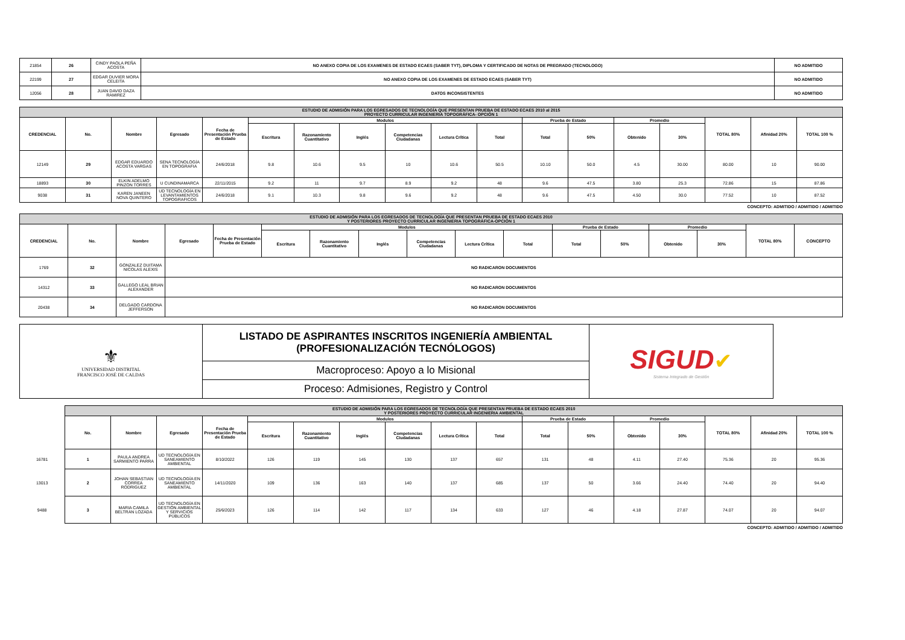| 21854 | 26 | CINDY PAOLA PEÑA ACOSTA | NO ANEXO COPIA DE LOS EXAMENES DE ESTADO ECAES (SABER TYT), DIPLOMA Y CERTIFICADO DE NOTAS DE PREGRADO (TECNOLOGO) | NO ADMITIDO |
| 22199 | 27 | EDGAR DUVIER MORA CELEITA | NO ANEXO COPIA DE LOS EXAMENES DE ESTADO ECAES (SABER TYT) | NO ADMITIDO |
| 12056 | 28 | JUAN DAVID DAZA RAMIREZ | DATOS INCONSISTENTES | NO ADMITIDO |
| ESTUDIO DE ADMISIÓN PARA LOS EGRESADOS DE TECNOLOGÍA QUE PRESENTAN PRUEBA DE ESTADO ECAES 2010 al 2015 PROYECTO CURRICULAR INGENIERIA TOPOGRÁFICA- OPCIÓN 1 | | | | | | | | | | | | | | | | | |
| CREDENCIAL | No. | Nombre | Egresado | Fecha de Presentación Prueba de Estado | Modulos | | | | | | Prueba de Estado | | Promedio | | TOTAL 80% | Afinidad 20% | TOTAL 100 % |
| | | | | | Escritura | Razonamiento Cuantitativo | Inglés | Competencias Ciudadanas | Lectura Crítica | Total | Total | 50% | Obtenido | 30% | | | |
| 12149 | 29 | EDGAR EDUARDO ACOSTA VARGAS | SENA TECNOLOGÍA EN TOPOGRAFIA | 24/6/2018 | 9.8 | 10.6 | 9.5 | 10 | 10.6 | 50.5 | 10.10 | 50.0 | 4.5 | 30.00 | 80.00 | 10 | 90.00 |
| 18893 | 30 | ELKIN ADELMO PINZON TORRES | U CUNDINAMARCA | 22/11/2015 | 9.2 | 11 | 9.7 | 8.9 | 9.2 | 48 | 9.6 | 47.5 | 3.80 | 25.3 | 72.86 | 15 | 87.86 |
| 9038 | 31 | KAREN JANEEN NOVA QUINTERO | UD TECNOLOGÍA EN LEVANTAMIENTOS TOPOGRAFICOS | 24/6/2018 | 9.1 | 10.3 | 9.8 | 9.6 | 9.2 | 48 | 9.6 | 47.5 | 4.50 | 30.0 | 77.52 | 10 | 87.52 |
CONCEPTO: ADMITIDO / ADMITIDO / ADMITIDO
| ESTUDIO DE ADMISIÓN PARA LOS EGRESADOS DE TECNOLOGÍA QUE PRESENTAN PRUEBA DE ESTADO ECAES 2010 Y POSTERIORES PROYECTO CURRICULAR INGENIERIA TOPOGRÁFICA-OPCIÓN 1 | | | | | | | | | | | | | | | | |
| CREDENCIAL | No. | Nombre | Egresado | Fecha de Presentación Prueba de Estado | Modulos | | | | | | Prueba de Estado | | Promedio | | TOTAL 80% | CONCEPTO |
| | | | | | Escritura | Razonamiento Cuantitativo | Inglés | Competencias Ciudadanas | Lectura Crítica | Total | Total | 50% | Obtenido | 30% | | |
| 1769 | 32 | GONZALEZ DUITAMA NICOLAS ALEXIS | NO RADICARON DOCUMENTOS | | | | | | | | | | | | | |
| 14312 | 33 | GALLEGO LEAL BRIAN ALEXANDER | NO RADICARON DOCUMENTOS | | | | | | | | | | | | | |
| 20438 | 34 | DELGADO CARDONA JEFFERSON | NO RADICARON DOCUMENTOS | | | | | | | | | | | | | |
| ⚜ UNIVERSIDAD DISTRITAL FRANCISCO JOSÉ DE CALDAS | LISTADO DE ASPIRANTES INSCRITOS INGENIERÍA AMBIENTAL (PROFESIONALIZACIÓN TECNÓLOGOS) | SIGUD ✔ Sistema Integrado de Gestión |
| | Macroproceso: Apoyo a lo Misional | |
| | Proceso: Admisiones, Registro y Control | |
| | ESTUDIO DE ADMISIÓN PARA LOS EGRESADOS DE TECNOLOGÍA QUE PRESENTAN PRUEBA DE ESTADO ECAES 2010 Y POSTERIORES PROYECTO CURRICULAR INGENIERIA AMBIENTAL | | | | | | | | | | | | | | | | |
| | No. | Nombre | Egresado | Fecha de Presentación Prueba de Estado | Modulos | | | | | | Prueba de Estado | | Promedio | | TOTAL 80% | Afinidad 20% | TOTAL 100 % |
| | | | | | Escritura | Razonamiento Cuantitativo | Inglés | Competencias Ciudadanas | Lectura Crítica | Total | Total | 50% | Obtenido | 30% | | | |
| 16781 | 1 | PAULA ANDREA SARMIENTO PARRA | UD TECNOLOGÍA EN SANEAMIENTO AMBIENTAL | 8/10/2022 | 126 | 119 | 145 | 130 | 137 | 657 | 131 | 48 | 4.11 | 27.40 | 75.36 | 20 | 95.36 |
| 13013 | 2 | JOHAN SEBASTIAN CORREA RODRIGUEZ | UD TECNOLOGÍA EN SANEAMIENTO AMBIENTAL | 14/11/2020 | 109 | 136 | 163 | 140 | 137 | 685 | 137 | 50 | 3.66 | 24.40 | 74.40 | 20 | 94.40 |
| 9488 | 3 | MARIA CAMILA BELTRAN LOZADA | UD TECNOLOGÍA EN GESTIÓN AMBIENTAL Y SERVICIOS PÚBLICOS | 25/6/2023 | 126 | 114 | 142 | 117 | 134 | 633 | 127 | 46 | 4.18 | 27.87 | 74.07 | 20 | 94.07 |
CONCEPTO: ADMITIDO / ADMITIDO / ADMITIDO